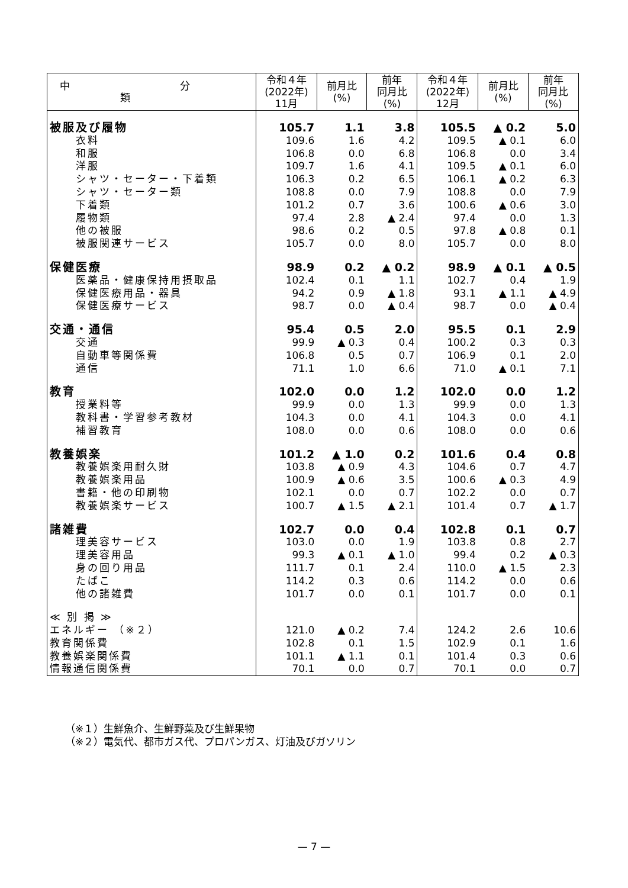| 中 分 類 | 令和４年 (2022年) 11月 | 前月比 (%) | 前年 同月比 (%) | 令和４年 (2022年) 12月 | 前月比 (%) | 前年 同月比 (%) |
| --- | --- | --- | --- | --- | --- | --- |
| 被服及び履物 | 105.7 | 1.1 | 3.8 | 105.5 | ▲ 0.2 | 5.0 |
| 衣料 | 109.6 | 1.6 | 4.2 | 109.5 | ▲ 0.1 | 6.0 |
| 和服 | 106.8 | 0.0 | 6.8 | 106.8 | 0.0 | 3.4 |
| 洋服 | 109.7 | 1.6 | 4.1 | 109.5 | ▲ 0.1 | 6.0 |
| シャツ・セーター・下着類 | 106.3 | 0.2 | 6.5 | 106.1 | ▲ 0.2 | 6.3 |
| シャツ・セーター類 | 108.8 | 0.0 | 7.9 | 108.8 | 0.0 | 7.9 |
| 下着類 | 101.2 | 0.7 | 3.6 | 100.6 | ▲ 0.6 | 3.0 |
| 履物類 | 97.4 | 2.8 | ▲ 2.4 | 97.4 | 0.0 | 1.3 |
| 他の被服 | 98.6 | 0.2 | 0.5 | 97.8 | ▲ 0.8 | 0.1 |
| 被服関連サービス | 105.7 | 0.0 | 8.0 | 105.7 | 0.0 | 8.0 |
| 保健医療 | 98.9 | 0.2 | ▲ 0.2 | 98.9 | ▲ 0.1 | ▲ 0.5 |
| 医薬品・健康保持用摂取品 | 102.4 | 0.1 | 1.1 | 102.7 | 0.4 | 1.9 |
| 保健医療用品・器具 | 94.2 | 0.9 | ▲ 1.8 | 93.1 | ▲ 1.1 | ▲ 4.9 |
| 保健医療サービス | 98.7 | 0.0 | ▲ 0.4 | 98.7 | 0.0 | ▲ 0.4 |
| 交通・通信 | 95.4 | 0.5 | 2.0 | 95.5 | 0.1 | 2.9 |
| 交通 | 99.9 | ▲ 0.3 | 0.4 | 100.2 | 0.3 | 0.3 |
| 自動車等関係費 | 106.8 | 0.5 | 0.7 | 106.9 | 0.1 | 2.0 |
| 通信 | 71.1 | 1.0 | 6.6 | 71.0 | ▲ 0.1 | 7.1 |
| 教育 | 102.0 | 0.0 | 1.2 | 102.0 | 0.0 | 1.2 |
| 授業料等 | 99.9 | 0.0 | 1.3 | 99.9 | 0.0 | 1.3 |
| 教科書・学習参考教材 | 104.3 | 0.0 | 4.1 | 104.3 | 0.0 | 4.1 |
| 補習教育 | 108.0 | 0.0 | 0.6 | 108.0 | 0.0 | 0.6 |
| 教養娯楽 | 101.2 | ▲ 1.0 | 0.2 | 101.6 | 0.4 | 0.8 |
| 教養娯楽用耐久財 | 103.8 | ▲ 0.9 | 4.3 | 104.6 | 0.7 | 4.7 |
| 教養娯楽用品 | 100.9 | ▲ 0.6 | 3.5 | 100.6 | ▲ 0.3 | 4.9 |
| 書籍・他の印刷物 | 102.1 | 0.0 | 0.7 | 102.2 | 0.0 | 0.7 |
| 教養娯楽サービス | 100.7 | ▲ 1.5 | ▲ 2.1 | 101.4 | 0.7 | ▲ 1.7 |
| 諸雑費 | 102.7 | 0.0 | 0.4 | 102.8 | 0.1 | 0.7 |
| 理美容サービス | 103.0 | 0.0 | 1.9 | 103.8 | 0.8 | 2.7 |
| 理美容用品 | 99.3 | ▲ 0.1 | ▲ 1.0 | 99.4 | 0.2 | ▲ 0.3 |
| 身の回り用品 | 111.7 | 0.1 | 2.4 | 110.0 | ▲ 1.5 | 2.3 |
| たばこ | 114.2 | 0.3 | 0.6 | 114.2 | 0.0 | 0.6 |
| 他の諸雑費 | 101.7 | 0.0 | 0.1 | 101.7 | 0.0 | 0.1 |
| ≪ 別 掲 ≫ | | | | | | |
| エネルギー （※２） | 121.0 | ▲ 0.2 | 7.4 | 124.2 | 2.6 | 10.6 |
| 教育関係費 | 102.8 | 0.1 | 1.5 | 102.9 | 0.1 | 1.6 |
| 教養娯楽関係費 | 101.1 | ▲ 1.1 | 0.1 | 101.4 | 0.3 | 0.6 |
| 情報通信関係費 | 70.1 | 0.0 | 0.7 | 70.1 | 0.0 | 0.7 |
（※１）生鮮魚介、生鮮野菜及び生鮮果物
（※２）電気代、都市ガス代、プロパンガス、灯油及びガソリン
— 7 —